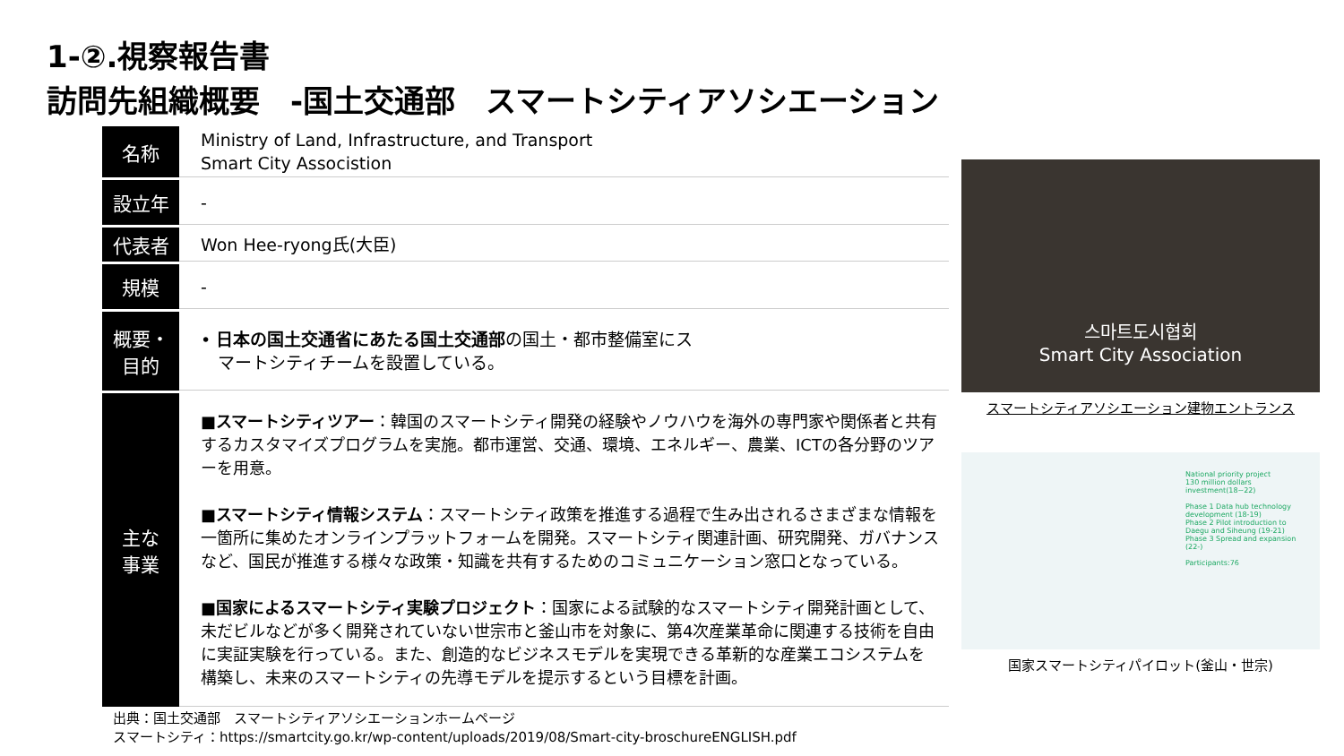1-②.視察報告書
訪問先組織概要　-国土交通部　スマートシティアソシエーション
| 名称 | Ministry of Land, Infrastructure, and Transport Smart City Associstion |
| 設立年 | - |
| 代表者 | Won Hee-ryong氏(大臣) |
| 規模 | - |
| 概要・ 目的 | • 日本の国土交通省にあたる国土交通部 の国土・都市整備室にス マートシティチームを設置している。 |
| 主な 事業 | ■スマートシティツアー ：韓国のスマートシティ開発の経験やノウハウを海外の専門家や関係者と共有するカスタマイズプログラムを実施。都市運営、交通、環境、エネルギー、農業、ICTの各分野のツアーを用意。 ■スマートシティ情報システム ：スマートシティ政策を推進する過程で生み出されるさまざまな情報を一箇所に集めたオンラインプラットフォームを開発。スマートシティ関連計画、研究開発、ガバナンスなど、国民が推進する様々な政策・知識を共有するためのコミュニケーション窓口となっている。 ■国家によるスマートシティ実験プロジェクト ：国家による試験的なスマートシティ開発計画として、未だビルなどが多く開発されていない世宗市と釜山市を対象に、第4次産業革命に関連する技術を自由に実証実験を行っている。また、創造的なビジネスモデルを実現できる革新的な産業エコシステムを構築し、未来のスマートシティの先導モデルを提示するという目標を計画。 |
스마트도시협회
Smart City Association
スマートシティアソシエーション建物エントランス
National priority project
130 million dollars investment(18~22)
Phase 1 Data hub technology development (18-19)
Phase 2 Pilot introduction to Daegu and Siheung (19-21)
Phase 3 Spread and expansion (22-)
Participants:76
国家スマートシティパイロット(釜山・世宗)
出典：国土交通部　スマートシティアソシエーションホームページ
スマートシティ：https://smartcity.go.kr/wp-content/uploads/2019/08/Smart-city-broschureENGLISH.pdf